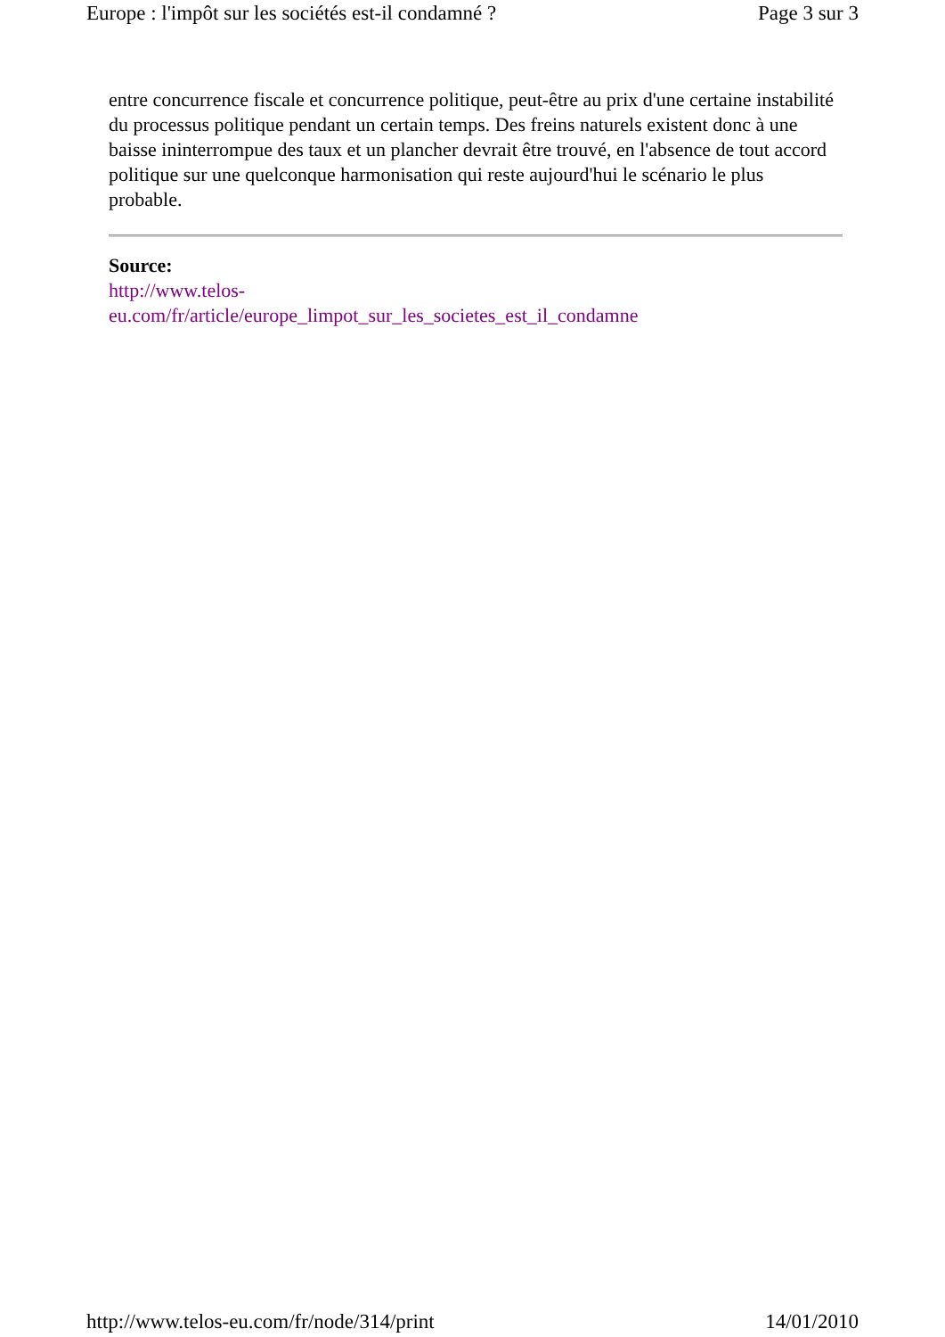Europe : l'impôt sur les sociétés est-il condamné ? Page 3 sur 3
entre concurrence fiscale et concurrence politique, peut-être au prix d'une certaine instabilité du processus politique pendant un certain temps. Des freins naturels existent donc à une baisse ininterrompue des taux et un plancher devrait être trouvé, en l'absence de tout accord politique sur une quelconque harmonisation qui reste aujourd'hui le scénario le plus probable.
Source:
http://www.telos-
eu.com/fr/article/europe_limpot_sur_les_societes_est_il_condamne
http://www.telos-eu.com/fr/node/314/print 14/01/2010